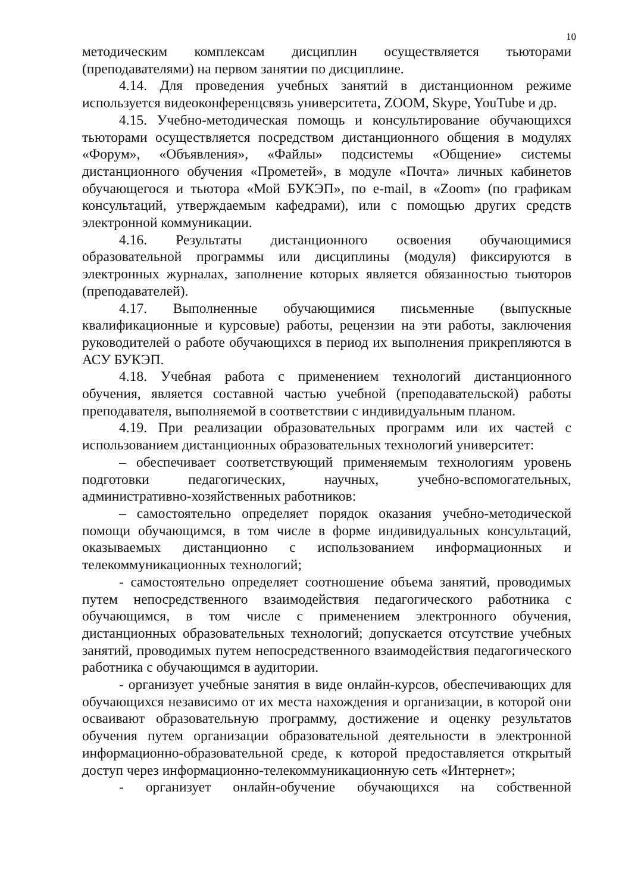10
методическим комплексам дисциплин осуществляется тьюторами (преподавателями) на первом занятии по дисциплине.
4.14. Для проведения учебных занятий в дистанционном режиме используется видеоконференцсвязь университета, ZOOM, Skype, YouTube и др.
4.15. Учебно-методическая помощь и консультирование обучающихся тьюторами осуществляется посредством дистанционного общения в модулях «Форум», «Объявления», «Файлы» подсистемы «Общение» системы дистанционного обучения «Прометей», в модуле «Почта» личных кабинетов обучающегося и тьютора «Мой БУКЭП», по e-mail, в «Zoom» (по графикам консультаций, утверждаемым кафедрами), или с помощью других средств электронной коммуникации.
4.16. Результаты дистанционного освоения обучающимися образовательной программы или дисциплины (модуля) фиксируются в электронных журналах, заполнение которых является обязанностью тьюторов (преподавателей).
4.17. Выполненные обучающимися письменные (выпускные квалификационные и курсовые) работы, рецензии на эти работы, заключения руководителей о работе обучающихся в период их выполнения прикрепляются в АСУ БУКЭП.
4.18. Учебная работа с применением технологий дистанционного обучения, является составной частью учебной (преподавательской) работы преподавателя, выполняемой в соответствии с индивидуальным планом.
4.19. При реализации образовательных программ или их частей с использованием дистанционных образовательных технологий университет:
– обеспечивает соответствующий применяемым технологиям уровень подготовки педагогических, научных, учебно-вспомогательных, административно-хозяйственных работников:
– самостоятельно определяет порядок оказания учебно-методической помощи обучающимся, в том числе в форме индивидуальных консультаций, оказываемых дистанционно с использованием информационных и телекоммуникационных технологий;
- самостоятельно определяет соотношение объема занятий, проводимых путем непосредственного взаимодействия педагогического работника с обучающимся, в том числе с применением электронного обучения, дистанционных образовательных технологий; допускается отсутствие учебных занятий, проводимых путем непосредственного взаимодействия педагогического работника с обучающимся в аудитории.
- организует учебные занятия в виде онлайн-курсов, обеспечивающих для обучающихся независимо от их места нахождения и организации, в которой они осваивают образовательную программу, достижение и оценку результатов обучения путем организации образовательной деятельности в электронной информационно-образовательной среде, к которой предоставляется открытый доступ через информационно-телекоммуникационную сеть «Интернет»;
- организует онлайн-обучение обучающихся на собственной